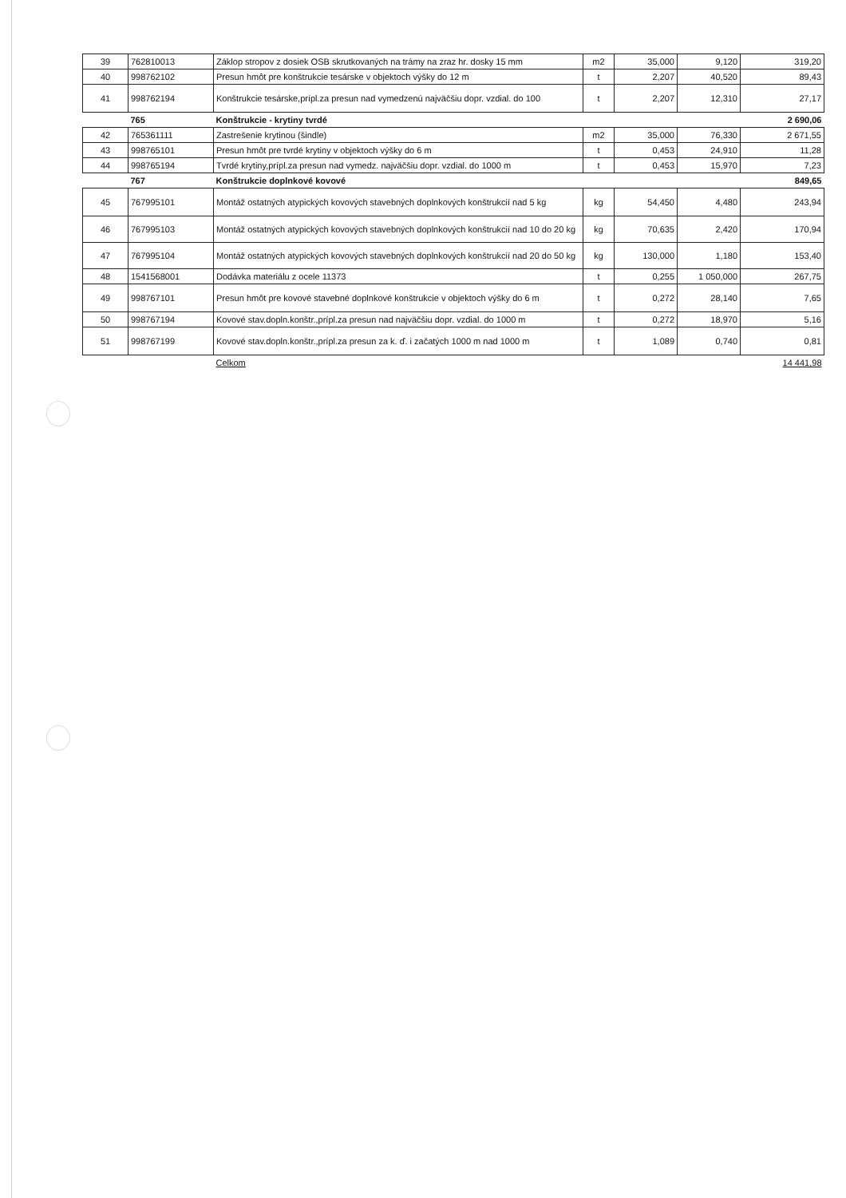| 39 | 762810013 | Záklop stropov z dosiek OSB skrutkovaných na trámy na zraz hr. dosky 15 mm | m2 | 35,000 | 9,120 | 319,20 |
| 40 | 998762102 | Presun hmôt pre konštrukcie tesárske v objektoch výšky do 12 m | t | 2,207 | 40,520 | 89,43 |
| 41 | 998762194 | Konštrukcie tesárske,prípl.za presun nad vymedzenú najväčšiu dopr. vzdial. do 100 | t | 2,207 | 12,310 | 27,17 |
| | 765 | Konštrukcie - krytiny tvrdé | | | | 2 690,06 |
| 42 | 765361111 | Zastrešenie krytinou (šindle) | m2 | 35,000 | 76,330 | 2 671,55 |
| 43 | 998765101 | Presun hmôt pre tvrdé krytiny v objektoch výšky do 6 m | t | 0,453 | 24,910 | 11,28 |
| 44 | 998765194 | Tvrdé krytiny,prípl.za presun nad vymedz. najväčšiu dopr. vzdial. do 1000 m | t | 0,453 | 15,970 | 7,23 |
| | 767 | Konštrukcie doplnkové kovové | | | | 849,65 |
| 45 | 767995101 | Montáž ostatných atypických kovových stavebných doplnkových konštrukcií nad 5 kg | kg | 54,450 | 4,480 | 243,94 |
| 46 | 767995103 | Montáž ostatných atypických kovových stavebných doplnkových konštrukcií nad 10 do 20 kg | kg | 70,635 | 2,420 | 170,94 |
| 47 | 767995104 | Montáž ostatných atypických kovových stavebných doplnkových konštrukcií nad 20 do 50 kg | kg | 130,000 | 1,180 | 153,40 |
| 48 | 1541568001 | Dodávka materiálu z ocele 11373 | t | 0,255 | 1 050,000 | 267,75 |
| 49 | 998767101 | Presun hmôt pre kovové stavebné doplnkové konštrukcie v objektoch výšky do 6 m | t | 0,272 | 28,140 | 7,65 |
| 50 | 998767194 | Kovové stav.dopln.konštr.,prípl.za presun nad najväčšiu dopr. vzdial. do 1000 m | t | 0,272 | 18,970 | 5,16 |
| 51 | 998767199 | Kovové stav.dopln.konštr.,prípl.za presun za k. ď. i začatých 1000 m nad 1000 m | t | 1,089 | 0,740 | 0,81 |
| | | Celkom | | | | 14 441,98 |